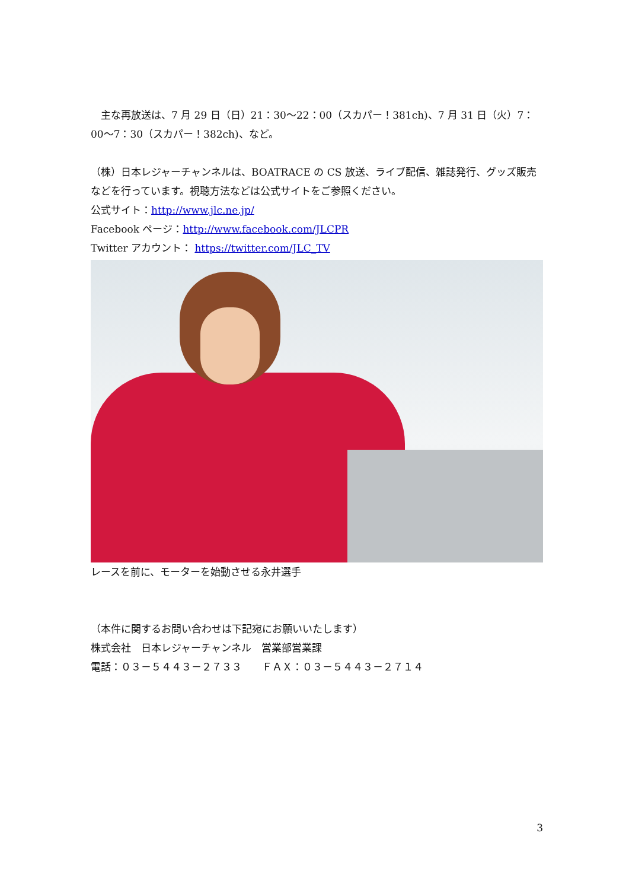主な再放送は、7 月 29 日（日）21：30〜22：00（スカパー！381ch)、7 月 31 日（火）7：00〜7：30（スカパー！382ch)、など。
（株）日本レジャーチャンネルは、BOATRACE の CS 放送、ライブ配信、雑誌発行、グッズ販売などを行っています。視聴方法などは公式サイトをご参照ください。
公式サイト：http://www.jlc.ne.jp/
Facebook ページ：http://www.facebook.com/JLCPR
Twitter アカウント： https://twitter.com/JLC_TV
レースを前に、モーターを始動させる永井選手
（本件に関するお問い合わせは下記宛にお願いいたします）
株式会社　日本レジャーチャンネル　営業部営業課
電話：０３－５４４３－２７３３　　ＦＡＸ：０３－５４４３－２７１４
3